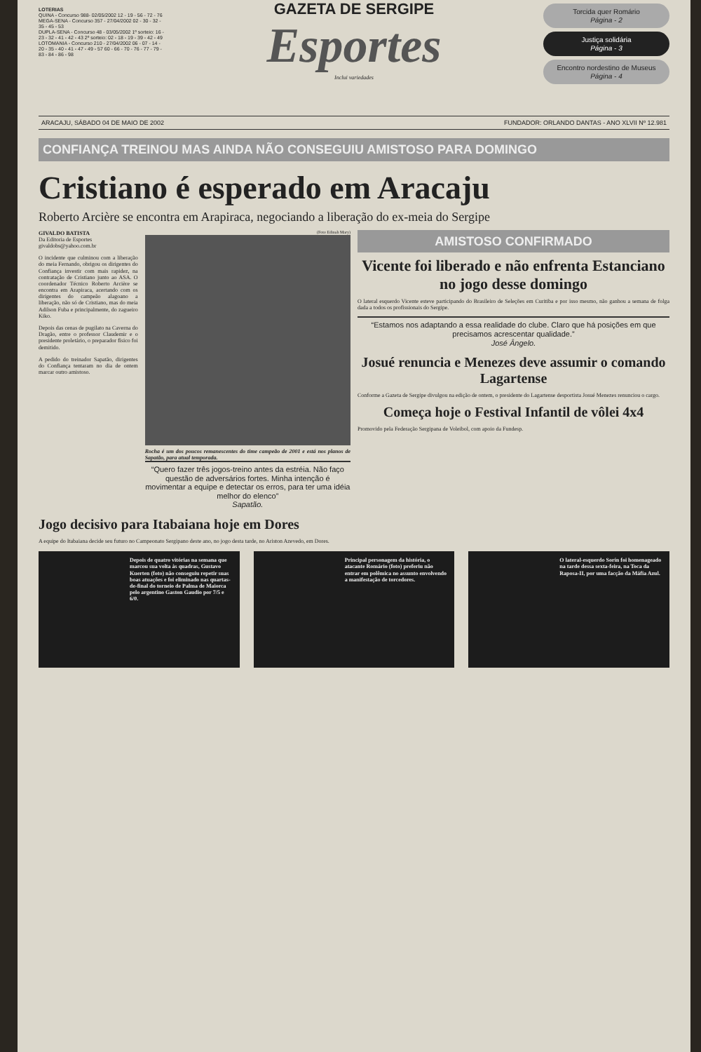LOTERIAS
QUINA - Concurso 988- 02/05/2002 12 - 19 - 56 - 72 - 76
MEGA-SENA - Concurso 357 - 27/04/2002 02 - 30 - 32 - 35 - 45 - 53
DUPLA-SENA - Concurso 48 - 03/05/2002 1º sorteio: 16 - 23 - 32 - 41 - 42 - 43 2º sorteio: 02 - 18 - 19 - 39 - 42 - 49
LOTOMANIA - Concurso 210 - 27/04/2002 06 - 07 - 14 - 20 - 35 - 40 - 41 - 47 - 49 - 57 60 - 66 - 70 - 76 - 77 - 79 - 83 - 84 - 86 - 98
GAZETA DE SERGIPE
Esportes
Inclui variedades
Torcida quer Romário
Página - 2
Justiça solidária
Página - 3
Encontro nordestino de Museus
Página - 4
ARACAJU, SÁBADO 04 DE MAIO DE 2002 FUNDADOR: ORLANDO DANTAS - ANO XLVII Nº 12.981
CONFIANÇA TREINOU MAS AINDA NÃO CONSEGUIU AMISTOSO PARA DOMINGO
Cristiano é esperado em Aracaju
Roberto Arcière se encontra em Arapiraca, negociando a liberação do ex-meia do Sergipe
GIVALDO BATISTA
Da Editoria de Esportes
givaldobs@yahoo.com.br
O incidente que culminou com a liberação do meia Fernando, obrigou os dirigentes do Confiança investir com mais rapidez, na contratação de Cristiano junto ao ASA. O coordenador Técnico Roberto Arcière se encontra em Arapiraca, acertando com os dirigentes do campeão alagoano a liberação, não só de Cristiano, mas do meia Adilson Fuba e principalmente, do zagueiro Kiko.
Depois das cenas de pugilato na Caverna do Dragão, entre o professor Claudemir e o presidente proletário, o preparador físico foi demitido.
A pedido do treinador Sapatão, dirigentes do Confiança tentaram no dia de ontem marcar outro amistoso.
(Foto Edinah Mary)
Rocha é um dos poucos remanescentes do time campeão de 2001 e está nos planos de Sapatão, para atual temporada.
“Quero fazer três jogos-treino antes da estréia. Não faço questão de adversários fortes. Minha intenção é movimentar a equipe e detectar os erros, para ter uma idéia melhor do elenco”
Sapatão.
AMISTOSO CONFIRMADO
Vicente foi liberado e não enfrenta Estanciano no jogo desse domingo
O lateral esquerdo Vicente esteve participando do Brasileiro de Seleções em Curitiba e por isso mesmo, não ganhou a semana de folga dada a todos os profissionais do Sergipe.
“Estamos nos adaptando a essa realidade do clube. Claro que há posições em que precisamos acrescentar qualidade.”
José Ângelo.
Josué renuncia e Menezes deve assumir o comando Lagartense
Conforme a Gazeta de Sergipe divulgou na edição de ontem, o presidente do Lagartense desportista Josué Menezes renunciou o cargo.
Começa hoje o Festival Infantil de vôlei 4x4
Promovido pela Federação Sergipana de Voleibol, com apoio da Fundesp.
Jogo decisivo para Itabaiana hoje em Dores
A equipe do Itabaiana decide seu futuro no Campeonato Sergipano deste ano, no jogo desta tarde, no Ariston Azevedo, em Dores.
Depois de quatro vitórias na semana que marcou sua volta às quadras, Gustavo Kuerten (foto) não conseguiu repetir suas boas atuações e foi eliminado nas quartas-de-final do torneio de Palma de Maiorca pelo argentino Gaston Gaudio por 7/5 e 6/0.
Principal personagem da história, o atacante Romário (foto) preferiu não entrar em polêmica no assunto envolvendo a manifestação de torcedores.
O lateral-esquerdo Sorín foi homenageado na tarde dessa sexta-feira, na Toca da Raposa-II, por uma facção da Máfia Azul.